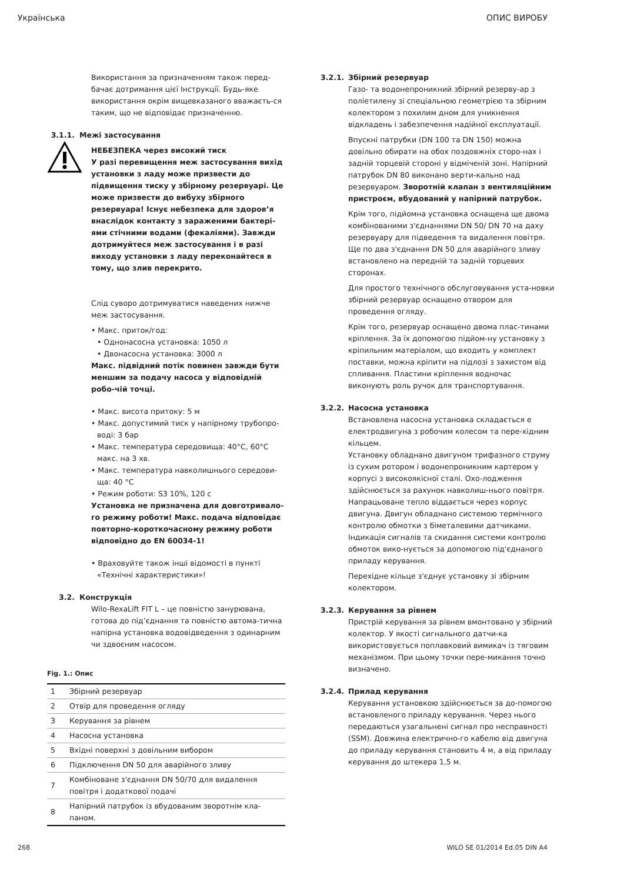Українська ОПИС ВИРОБУ
Використання за призначенням також перед-бачає дотримання цієї Інструкції. Будь-яке використання окрім вищевказаного вважаєть-ся таким, що не відповідає призначенню.
3.1.1. Межі застосування
НЕБЕЗПЕКА через високий тиск
У разі перевищення меж застосування вихід установки з ладу може призвести до підвищення тиску у збірному резервуарі. Це може призвести до вибуху збірного резервуара! Існує небезпека для здоров’я внаслідок контакту з зараженими бактері-ями стічними водами (фекаліями). Завжди дотримуйтеся меж застосування і в разі виходу установки з ладу переконайтеся в тому, що злив перекрито.
Слід суворо дотримуватися наведених нижче меж застосування.
• Макс. приток/год:
• Однонасосна установка: 1050 л
• Двонасосна установка: 3000 л
Макс. підвідний потік повинен завжди бути меншим за подачу насоса у відповідній робо-чій точці.
• Макс. висота притоку: 5 м
• Макс. допустимий тиск у напірному трубопро-воді: 3 бар
• Макс. температура середовища: 40°C, 60°C макс. на 3 хв.
• Макс. температура навколишнього середови-ща: 40 °C
• Режим роботи: S3 10%, 120 с
Установка не призначена для довготривало-го режиму роботи! Макс. подача відповідає повторно-короткочасному режиму роботи відповідно до EN 60034-1!
• Враховуйте також інші відомості в пункті «Технічні характеристики»!
3.2. Конструкція
Wilo-RexaLift FIT L – це повністю занурювана, готова до під’єднання та повністю автома-тична напірна установка водовідведення з одинарним чи здвоєним насосом.
Fig. 1.: Опис
| 1 | Збірний резервуар |
| 2 | Отвір для проведення огляду |
| 3 | Керування за рівнем |
| 4 | Насосна установка |
| 5 | Вхідні поверхні з довільним вибором |
| 6 | Підключення DN 50 для аварійного зливу |
| 7 | Комбіноване з'єднання DN 50/70 для видалення повітря і додаткової подачі |
| 8 | Напірний патрубок із вбудованим зворотнім кла-паном. |
3.2.1. Збірний резервуар
Газо- та водонепроникний збірний резерву-ар з поліетилену зі спеціальною геометрією та збірним колектором з похилим дном для уникнення відкладень і забезпечення надійної експлуатації.
Впускні патрубки (DN 100 та DN 150) можна довільно обирати на обох поздовжніх сторо-нах і задній торцевій стороні у відміченій зоні. Напірний патрубок DN 80 виконано верти-кально над резервуаром. Зворотній клапан з вентиляційним пристроєм, вбудований у напірний патрубок.
Крім того, підйомна установка оснащена ще двома комбінованими з'єднаннями DN 50/ DN 70 на даху резервуару для підведення та видалення повітря. Ще по два з'єднання DN 50 для аварійного зливу встановлено на передній та задній торцевих сторонах.
Для простого технічного обслуговування уста-новки збірний резервуар оснащено отвором для проведення огляду.
Крім того, резервуар оснащено двома плас-тинами кріплення. За їх допомогою підйом-ну установку з кріпильним матеріалом, що входить у комплект поставки, можна кріпити на підлозі з захистом від спливання. Пластини кріплення водночас виконують роль ручок для транспортування.
3.2.2. Насосна установка
Встановлена насосна установка складається е електродвигуна з робочим колесом та пере-хідним кільцем.
Установку обладнано двигуном трифазного струму із сухим ротором і водонепроникним картером у корпусі з високоякісної сталі. Охо-лодження здійснюється за рахунок навколиш-нього повітря. Напрацьоване тепло віддається через корпус двигуна. Двигун обладнано системою термічного контролю обмотки з біметалевими датчиками. Індикація сигналів та скидання системи контролю обмоток вико-нується за допомогою під'єднаного приладу керування.
Перехідне кільце з'єднує установку зі збірним колектором.
3.2.3. Керування за рівнем
Пристрій керування за рівнем вмонтовано у збірний колектор. У якості сигнального датчи-ка використовується поплавковий вимикач із тяговим механізмом. При цьому точки пере-микання точно визначено.
3.2.4. Прилад керування
Керування установкою здійснюється за до-помогою встановленого приладу керування. Через нього передаються узагальнені сигнал про несправності (SSM). Довжина електрично-го кабелю від двигуна до приладу керування становить 4 м, а від приладу керування до штекера 1,5 м.
268 WILO SE 01/2014 Ed.05 DIN A4